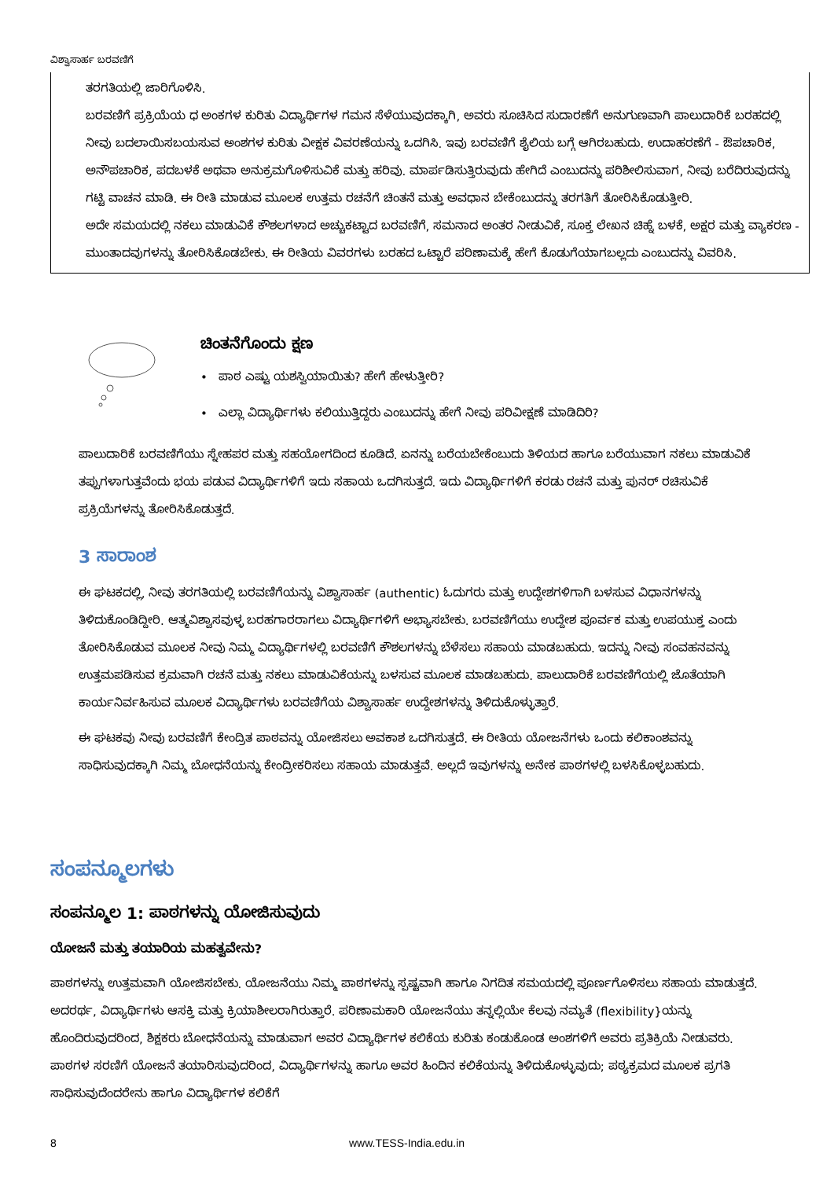ವಿಶ್ವಾಸಾರ್ಹ ಬರವಣಿಗೆ
ತರಗತಿಯಲ್ಲಿ ಜಾರಿಗೊಳಿಸಿ.
ಬರವಣಿಗೆ ಪ್ರಕ್ರಿಯೆಯ ಧ ಅಂಕಗಳ ಕುರಿತು ವಿದ್ಯಾರ್ಥಿಗಳ ಗಮನ ಸೆಳೆಯುವುದಕ್ಕಾಗಿ, ಅವರು ಸೂಚಿಸಿದ ಸುದಾರಣೆಗೆ ಅನುಗುಣವಾಗಿ ಪಾಲುದಾರಿಕೆ ಬರಹದಲ್ಲಿ ನೀವು ಬದಲಾಯಿಸಬಯಸುವ ಅಂಶಗಳ ಕುರಿತು ವೀಕ್ಷಕ ವಿವರಣೆಯನ್ನು ಒದಗಿಸಿ. ಇವು ಬರವಣಿಗೆ ಶೈಲಿಯ ಬಗ್ಗೆ ಆಗಿರಬಹುದು. ಉದಾಹರಣೆಗೆ - ಔಪಚಾರಿಕ, ಅನೌಪಚಾರಿಕ, ಪದಬಳಕೆ ಅಥವಾ ಅನುಕ್ರಮಗೊಳಿಸುವಿಕೆ ಮತ್ತು ಹರಿವು. ಮಾರ್ಪಡಿಸುತ್ತಿರುವುದು ಹೇಗಿದೆ ಎಂಬುದನ್ನು ಪರಿಶೀಲಿಸುವಾಗ, ನೀವು ಬರೆದಿರುವುದನ್ನು ಗಟ್ಟಿ ವಾಚನ ಮಾಡಿ. ಈ ರೀತಿ ಮಾಡುವ ಮೂಲಕ ಉತ್ತಮ ರಚನೆಗೆ ಚಿಂತನೆ ಮತ್ತು ಅವಧಾನ ಬೇಕೆಂಬುದನ್ನು ತರಗತಿಗೆ ತೋರಿಸಿಕೊಡುತ್ತೀರಿ.
ಅದೇ ಸಮಯದಲ್ಲಿ ನಕಲು ಮಾಡುವಿಕೆ ಕೌಶಲಗಳಾದ ಅಚ್ಚುಕಟ್ಟಾದ ಬರವಣಿಗೆ, ಸಮನಾದ ಅಂತರ ನೀಡುವಿಕೆ, ಸೂಕ್ತ ಲೇಖನ ಚಿಹ್ನೆ ಬಳಕೆ, ಅಕ್ಷರ ಮತ್ತು ವ್ಯಾಕರಣ - ಮುಂತಾದವುಗಳನ್ನು ತೋರಿಸಿಕೊಡಬೇಕು. ಈ ರೀತಿಯ ವಿವರಗಳು ಬರಹದ ಒಟ್ಟಾರೆ ಪರಿಣಾಮಕ್ಕೆ ಹೇಗೆ ಕೊಡುಗೆಯಾಗಬಲ್ಲದು ಎಂಬುದನ್ನು ವಿವರಿಸಿ.
ಚಿಂತನೆಗೊಂದು ಕ್ಷಣ
• ಪಾಠ ಎಷ್ಟು ಯಶಸ್ವಿಯಾಯಿತು? ಹೇಗೆ ಹೇಳುತ್ತೀರಿ?
• ಎಲ್ಲಾ ವಿದ್ಯಾರ್ಥಿಗಳು ಕಲಿಯುತ್ತಿದ್ದರು ಎಂಬುದನ್ನು ಹೇಗೆ ನೀವು ಪರಿವೀಕ್ಷಣೆ ಮಾಡಿದಿರಿ?
ಪಾಲುದಾರಿಕೆ ಬರವಣಿಗೆಯು ಸ್ನೇಹಪರ ಮತ್ತು ಸಹಯೋಗದಿಂದ ಕೂಡಿದೆ. ಏನನ್ನು ಬರೆಯಬೇಕೆಂಬುದು ತಿಳಿಯದ ಹಾಗೂ ಬರೆಯುವಾಗ ನಕಲು ಮಾಡುವಿಕೆ ತಪ್ಪುಗಳಾಗುತ್ತವೆಂದು ಭಯ ಪಡುವ ವಿದ್ಯಾರ್ಥಿಗಳಿಗೆ ಇದು ಸಹಾಯ ಒದಗಿಸುತ್ತದೆ. ಇದು ವಿದ್ಯಾರ್ಥಿಗಳಿಗೆ ಕರಡು ರಚನೆ ಮತ್ತು ಪುನರ್ ರಚಿಸುವಿಕೆ ಪ್ರಕ್ರಿಯೆಗಳನ್ನು ತೋರಿಸಿಕೊಡುತ್ತದೆ.
3 ಸಾರಾಂಶ
ಈ ಘಟಕದಲ್ಲಿ, ನೀವು ತರಗತಿಯಲ್ಲಿ ಬರವಣಿಗೆಯನ್ನು ವಿಶ್ವಾಸಾರ್ಹ (authentic) ಓದುಗರು ಮತ್ತು ಉದ್ದೇಶಗಳಿಗಾಗಿ ಬಳಸುವ ವಿಧಾನಗಳನ್ನು ತಿಳಿದುಕೊಂಡಿದ್ದೀರಿ. ಆತ್ಮವಿಶ್ವಾಸವುಳ್ಳ ಬರಹಗಾರರಾಗಲು ವಿದ್ಯಾರ್ಥಿಗಳಿಗೆ ಅಭ್ಯಾಸಬೇಕು. ಬರವಣಿಗೆಯು ಉದ್ದೇಶ ಪೂರ್ವಕ ಮತ್ತು ಉಪಯುಕ್ತ ಎಂದು ತೋರಿಸಿಕೊಡುವ ಮೂಲಕ ನೀವು ನಿಮ್ಮ ವಿದ್ಯಾರ್ಥಿಗಳಲ್ಲಿ ಬರವಣಿಗೆ ಕೌಶಲಗಳನ್ನು ಬೆಳೆಸಲು ಸಹಾಯ ಮಾಡಬಹುದು. ಇದನ್ನು ನೀವು ಸಂವಹನವನ್ನು ಉತ್ತಮಪಡಿಸುವ ಕ್ರಮವಾಗಿ ರಚನೆ ಮತ್ತು ನಕಲು ಮಾಡುವಿಕೆಯನ್ನು ಬಳಸುವ ಮೂಲಕ ಮಾಡಬಹುದು. ಪಾಲುದಾರಿಕೆ ಬರವಣಿಗೆಯಲ್ಲಿ ಜೊತೆಯಾಗಿ ಕಾರ್ಯನಿರ್ವಹಿಸುವ ಮೂಲಕ ವಿದ್ಯಾರ್ಥಿಗಳು ಬರವಣಿಗೆಯ ವಿಶ್ವಾಸಾರ್ಹ ಉದ್ದೇಶಗಳನ್ನು ತಿಳಿದುಕೊಳ್ಳುತ್ತಾರೆ.
ಈ ಘಟಕವು ನೀವು ಬರವಣಿಗೆ ಕೇಂದ್ರಿತ ಪಾಠವನ್ನು ಯೋಜಿಸಲು ಅವಕಾಶ ಒದಗಿಸುತ್ತದೆ. ಈ ರೀತಿಯ ಯೋಜನೆಗಳು ಒಂದು ಕಲಿಕಾಂಶವನ್ನು ಸಾಧಿಸುವುದಕ್ಕಾಗಿ ನಿಮ್ಮ ಬೋಧನೆಯನ್ನು ಕೇಂದ್ರೀಕರಿಸಲು ಸಹಾಯ ಮಾಡುತ್ತವೆ. ಅಲ್ಲದೆ ಇವುಗಳನ್ನು ಅನೇಕ ಪಾಠಗಳಲ್ಲಿ ಬಳಸಿಕೊಳ್ಳಬಹುದು.
ಸಂಪನ್ಮೂಲಗಳು
ಸಂಪನ್ಮೂಲ 1: ಪಾಠಗಳನ್ನು ಯೋಜಿಸುವುದು
ಯೋಜನೆ ಮತ್ತು ತಯಾರಿಯ ಮಹತ್ವವೇನು?
ಪಾಠಗಳನ್ನು ಉತ್ತಮವಾಗಿ ಯೋಜಿಸಬೇಕು. ಯೋಜನೆಯು ನಿಮ್ಮ ಪಾಠಗಳನ್ನು ಸ್ಪಷ್ಟವಾಗಿ ಹಾಗೂ ನಿಗದಿತ ಸಮಯದಲ್ಲಿ ಪೂರ್ಣಗೊಳಿಸಲು ಸಹಾಯ ಮಾಡುತ್ತದೆ. ಅದರರ್ಥ, ವಿದ್ಯಾರ್ಥಿಗಳು ಆಸಕ್ತಿ ಮತ್ತು ಕ್ರಿಯಾಶೀಲರಾಗಿರುತ್ತಾರೆ. ಪರಿಣಾಮಕಾರಿ ಯೋಜನೆಯು ತನ್ನಲ್ಲಿಯೇ ಕೆಲವು ನಮ್ಯತೆ (flexibility}ಯನ್ನು ಹೊಂದಿರುವುದರಿಂದ, ಶಿಕ್ಷಕರು ಬೋಧನೆಯನ್ನು ಮಾಡುವಾಗ ಅವರ ವಿದ್ಯಾರ್ಥಿಗಳ ಕಲಿಕೆಯ ಕುರಿತು ಕಂಡುಕೊಂಡ ಅಂಶಗಳಿಗೆ ಅವರು ಪ್ರತಿಕ್ರಿಯೆ ನೀಡುವರು. ಪಾಠಗಳ ಸರಣಿಗೆ ಯೋಜನೆ ತಯಾರಿಸುವುದರಿಂದ, ವಿದ್ಯಾರ್ಥಿಗಳನ್ನು ಹಾಗೂ ಅವರ ಹಿಂದಿನ ಕಲಿಕೆಯನ್ನು ತಿಳಿದುಕೊಳ್ಳುವುದು; ಪಠ್ಯಕ್ರಮದ ಮೂಲಕ ಪ್ರಗತಿ ಸಾಧಿಸುವುದೆಂದರೇನು ಹಾಗೂ ವಿದ್ಯಾರ್ಥಿಗಳ ಕಲಿಕೆಗೆ
8 www.TESS-India.edu.in